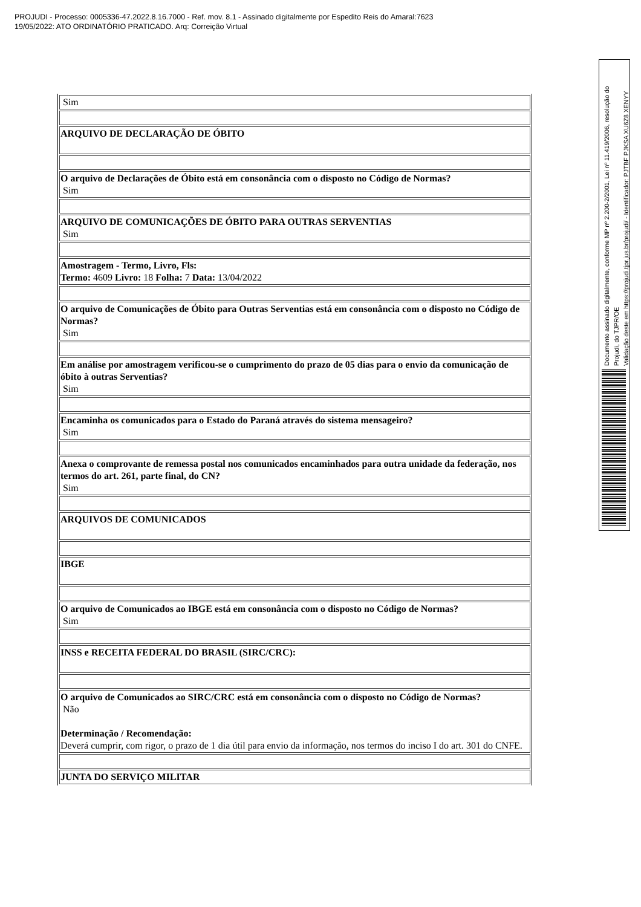PROJUDI - Processo: 0005336-47.2022.8.16.7000 - Ref. mov. 8.1 - Assinado digitalmente por Espedito Reis do Amaral:7623
19/05/2022: ATO ORDINATÓRIO PRATICADO. Arq: Correição Virtual
| Sim |
| ARQUIVO DE DECLARAÇÃO DE ÓBITO |
| O arquivo de Declarações de Óbito está em consonância com o disposto no Código de Normas? Sim |
| ARQUIVO DE COMUNICAÇÕES DE ÓBITO PARA OUTRAS SERVENTIAS Sim |
| Amostragem - Termo, Livro, Fls: Termo: 4609 Livro: 18 Folha: 7 Data: 13/04/2022 |
| O arquivo de Comunicações de Óbito para Outras Serventias está em consonância com o disposto no Código de Normas? Sim |
| Em análise por amostragem verificou-se o cumprimento do prazo de 05 dias para o envio da comunicação de óbito à outras Serventias? Sim |
| Encaminha os comunicados para o Estado do Paraná através do sistema mensageiro? Sim |
| Anexa o comprovante de remessa postal nos comunicados encaminhados para outra unidade da federação, nos termos do art. 261, parte final, do CN? Sim |
| ARQUIVOS DE COMUNICADOS |
| IBGE |
| O arquivo de Comunicados ao IBGE está em consonância com o disposto no Código de Normas? Sim |
| INSS e RECEITA FEDERAL DO BRASIL (SIRC/CRC): |
| O arquivo de Comunicados ao SIRC/CRC está em consonância com o disposto no Código de Normas? Não Determinação / Recomendação: Deverá cumprir, com rigor, o prazo de 1 dia útil para envio da informação, nos termos do inciso I do art. 301 do CNFE. |
| JUNTA DO SERVIÇO MILITAR |
Documento assinado digitalmente, conforme MP nº 2.200-2/2001, Lei nº 11.419/2006, resolução do Projudi, do TJPR/OE
Validação deste em https://projudi.tjpr.jus.br/projudi/ - Identificador: PJTBF PJKSA XU6Z8 XENYY